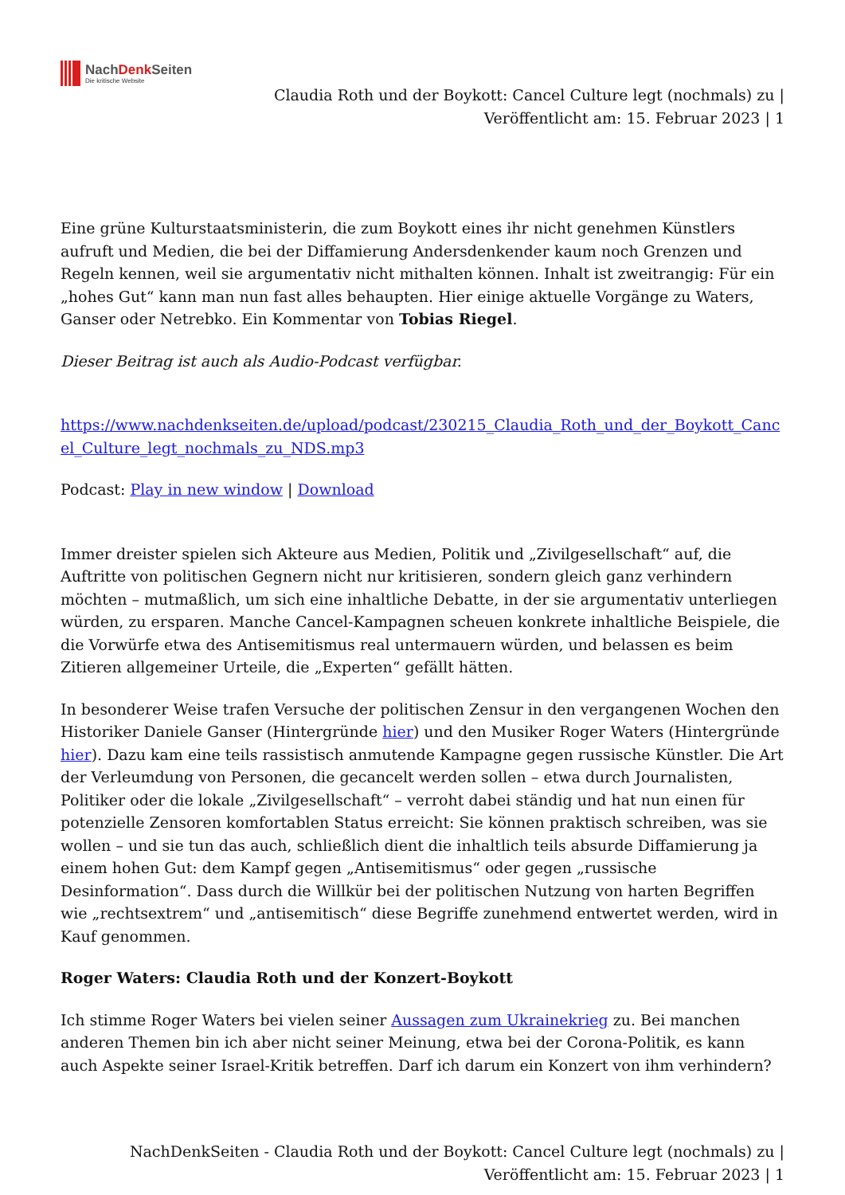NachDenk Seiten
Die kritische Website
Claudia Roth und der Boykott: Cancel Culture legt (nochmals) zu |
Veröffentlicht am: 15. Februar 2023 | 1
Eine grüne Kulturstaatsministerin, die zum Boykott eines ihr nicht genehmen Künstlers aufruft und Medien, die bei der Diffamierung Andersdenkender kaum noch Grenzen und Regeln kennen, weil sie argumentativ nicht mithalten können. Inhalt ist zweitrangig: Für ein „hohes Gut“ kann man nun fast alles behaupten. Hier einige aktuelle Vorgänge zu Waters, Ganser oder Netrebko. Ein Kommentar von Tobias Riegel.
Dieser Beitrag ist auch als Audio-Podcast verfügbar.
https://www.nachdenkseiten.de/upload/podcast/230215_Claudia_Roth_und_der_Boykott_Cancel_Culture_legt_nochmals_zu_NDS.mp3
Podcast: Play in new window | Download
Immer dreister spielen sich Akteure aus Medien, Politik und „Zivilgesellschaft“ auf, die Auftritte von politischen Gegnern nicht nur kritisieren, sondern gleich ganz verhindern möchten – mutmaßlich, um sich eine inhaltliche Debatte, in der sie argumentativ unterliegen würden, zu ersparen. Manche Cancel-Kampagnen scheuen konkrete inhaltliche Beispiele, die die Vorwürfe etwa des Antisemitismus real untermauern würden, und belassen es beim Zitieren allgemeiner Urteile, die „Experten“ gefällt hätten.
In besonderer Weise trafen Versuche der politischen Zensur in den vergangenen Wochen den Historiker Daniele Ganser (Hintergründe hier) und den Musiker Roger Waters (Hintergründe hier). Dazu kam eine teils rassistisch anmutende Kampagne gegen russische Künstler. Die Art der Verleumdung von Personen, die gecancelt werden sollen – etwa durch Journalisten, Politiker oder die lokale „Zivilgesellschaft“ – verroht dabei ständig und hat nun einen für potenzielle Zensoren komfortablen Status erreicht: Sie können praktisch schreiben, was sie wollen – und sie tun das auch, schließlich dient die inhaltlich teils absurde Diffamierung ja einem hohen Gut: dem Kampf gegen „Antisemitismus“ oder gegen „russische Desinformation“. Dass durch die Willkür bei der politischen Nutzung von harten Begriffen wie „rechtsextrem“ und „antisemitisch“ diese Begriffe zunehmend entwertet werden, wird in Kauf genommen.
Roger Waters: Claudia Roth und der Konzert-Boykott
Ich stimme Roger Waters bei vielen seiner Aussagen zum Ukrainekrieg zu. Bei manchen anderen Themen bin ich aber nicht seiner Meinung, etwa bei der Corona-Politik, es kann auch Aspekte seiner Israel-Kritik betreffen. Darf ich darum ein Konzert von ihm verhindern?
NachDenkSeiten - Claudia Roth und der Boykott: Cancel Culture legt (nochmals) zu |
Veröffentlicht am: 15. Februar 2023 | 1